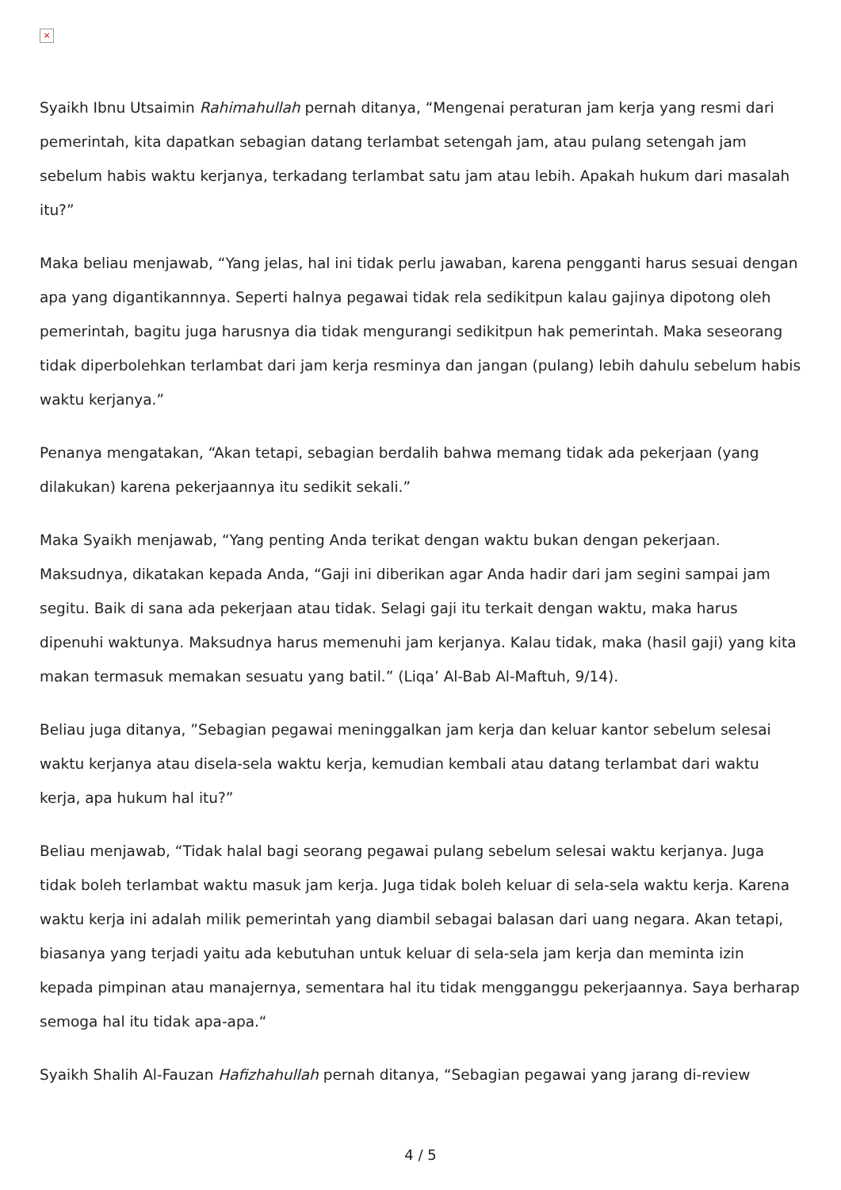×
Syaikh Ibnu Utsaimin Rahimahullah pernah ditanya, “Mengenai peraturan jam kerja yang resmi dari pemerintah, kita dapatkan sebagian datang terlambat setengah jam, atau pulang setengah jam sebelum habis waktu kerjanya, terkadang terlambat satu jam atau lebih. Apakah hukum dari masalah itu?”
Maka beliau menjawab, “Yang jelas, hal ini tidak perlu jawaban, karena pengganti harus sesuai dengan apa yang digantikannnya. Seperti halnya pegawai tidak rela sedikitpun kalau gajinya dipotong oleh pemerintah, bagitu juga harusnya dia tidak mengurangi sedikitpun hak pemerintah. Maka seseorang tidak diperbolehkan terlambat dari jam kerja resminya dan jangan (pulang) lebih dahulu sebelum habis waktu kerjanya.”
Penanya mengatakan, “Akan tetapi, sebagian berdalih bahwa memang tidak ada pekerjaan (yang dilakukan) karena pekerjaannya itu sedikit sekali.”
Maka Syaikh menjawab, “Yang penting Anda terikat dengan waktu bukan dengan pekerjaan. Maksudnya, dikatakan kepada Anda, “Gaji ini diberikan agar Anda hadir dari jam segini sampai jam segitu. Baik di sana ada pekerjaan atau tidak. Selagi gaji itu terkait dengan waktu, maka harus dipenuhi waktunya. Maksudnya harus memenuhi jam kerjanya. Kalau tidak, maka (hasil gaji) yang kita makan termasuk memakan sesuatu yang batil.” (Liqa’ Al-Bab Al-Maftuh, 9/14).
Beliau juga ditanya, ”Sebagian pegawai meninggalkan jam kerja dan keluar kantor sebelum selesai waktu kerjanya atau disela-sela waktu kerja, kemudian kembali atau datang terlambat dari waktu kerja, apa hukum hal itu?”
Beliau menjawab, “Tidak halal bagi seorang pegawai pulang sebelum selesai waktu kerjanya. Juga tidak boleh terlambat waktu masuk jam kerja. Juga tidak boleh keluar di sela-sela waktu kerja. Karena waktu kerja ini adalah milik pemerintah yang diambil sebagai balasan dari uang negara. Akan tetapi, biasanya yang terjadi yaitu ada kebutuhan untuk keluar di sela-sela jam kerja dan meminta izin kepada pimpinan atau manajernya, sementara hal itu tidak mengganggu pekerjaannya. Saya berharap semoga hal itu tidak apa-apa.“
Syaikh Shalih Al-Fauzan Hafizhahullah pernah ditanya, “Sebagian pegawai yang jarang di-review
4 / 5